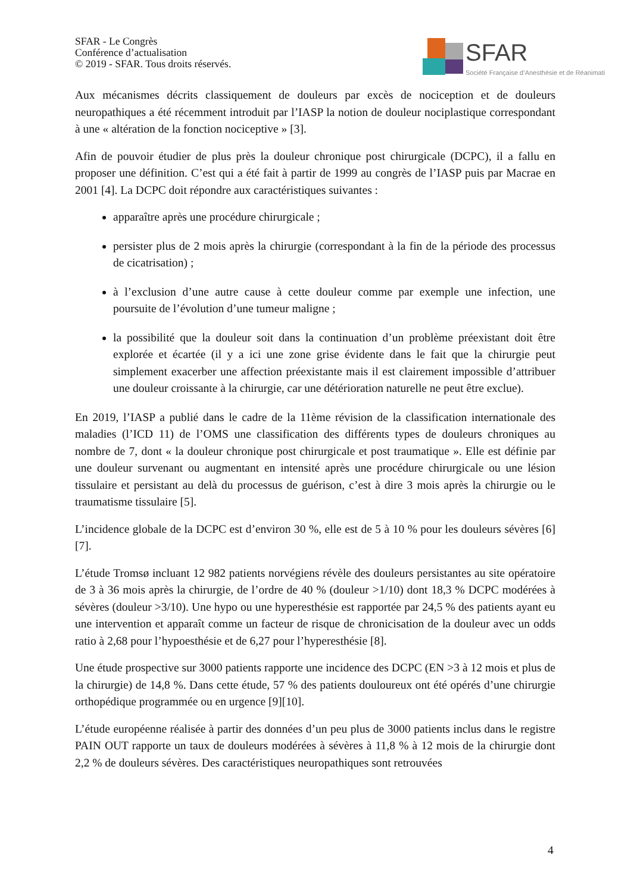SFAR - Le Congrès
Conférence d’actualisation
© 2019 - SFAR. Tous droits réservés.
SFAR
Société Française d’Anesthésie et de Réanimati
Aux mécanismes décrits classiquement de douleurs par excès de nociception et de douleurs neuropathiques a été récemment introduit par l’IASP la notion de douleur nociplastique correspondant à une « altération de la fonction nociceptive » [3].
Afin de pouvoir étudier de plus près la douleur chronique post chirurgicale (DCPC), il a fallu en proposer une définition. C’est qui a été fait à partir de 1999 au congrès de l’IASP puis par Macrae en 2001 [4]. La DCPC doit répondre aux caractéristiques suivantes :
apparaître après une procédure chirurgicale ;
persister plus de 2 mois après la chirurgie (correspondant à la fin de la période des processus de cicatrisation) ;
à l’exclusion d’une autre cause à cette douleur comme par exemple une infection, une poursuite de l’évolution d’une tumeur maligne ;
la possibilité que la douleur soit dans la continuation d’un problème préexistant doit être explorée et écartée (il y a ici une zone grise évidente dans le fait que la chirurgie peut simplement exacerber une affection préexistante mais il est clairement impossible d’attribuer une douleur croissante à la chirurgie, car une détérioration naturelle ne peut être exclue).
En 2019, l’IASP a publié dans le cadre de la 11ème révision de la classification internationale des maladies (l’ICD 11) de l’OMS une classification des différents types de douleurs chroniques au nombre de 7, dont « la douleur chronique post chirurgicale et post traumatique ». Elle est définie par une douleur survenant ou augmentant en intensité après une procédure chirurgicale ou une lésion tissulaire et persistant au delà du processus de guérison, c’est à dire 3 mois après la chirurgie ou le traumatisme tissulaire [5].
L’incidence globale de la DCPC est d’environ 30 %, elle est de 5 à 10 % pour les douleurs sévères [6] [7].
L’étude Tromsø incluant 12 982 patients norvégiens révèle des douleurs persistantes au site opératoire de 3 à 36 mois après la chirurgie, de l’ordre de 40 % (douleur >1/10) dont 18,3 % DCPC modérées à sévères (douleur >3/10). Une hypo ou une hyperesthésie est rapportée par 24,5 % des patients ayant eu une intervention et apparaît comme un facteur de risque de chronicisation de la douleur avec un odds ratio à 2,68 pour l’hypoesthésie et de 6,27 pour l’hyperesthésie [8].
Une étude prospective sur 3000 patients rapporte une incidence des DCPC (EN >3 à 12 mois et plus de la chirurgie) de 14,8 %. Dans cette étude, 57 % des patients douloureux ont été opérés d’une chirurgie orthopédique programmée ou en urgence [9][10].
L’étude européenne réalisée à partir des données d’un peu plus de 3000 patients inclus dans le registre PAIN OUT rapporte un taux de douleurs modérées à sévères à 11,8 % à 12 mois de la chirurgie dont 2,2 % de douleurs sévères. Des caractéristiques neuropathiques sont retrouvées
4